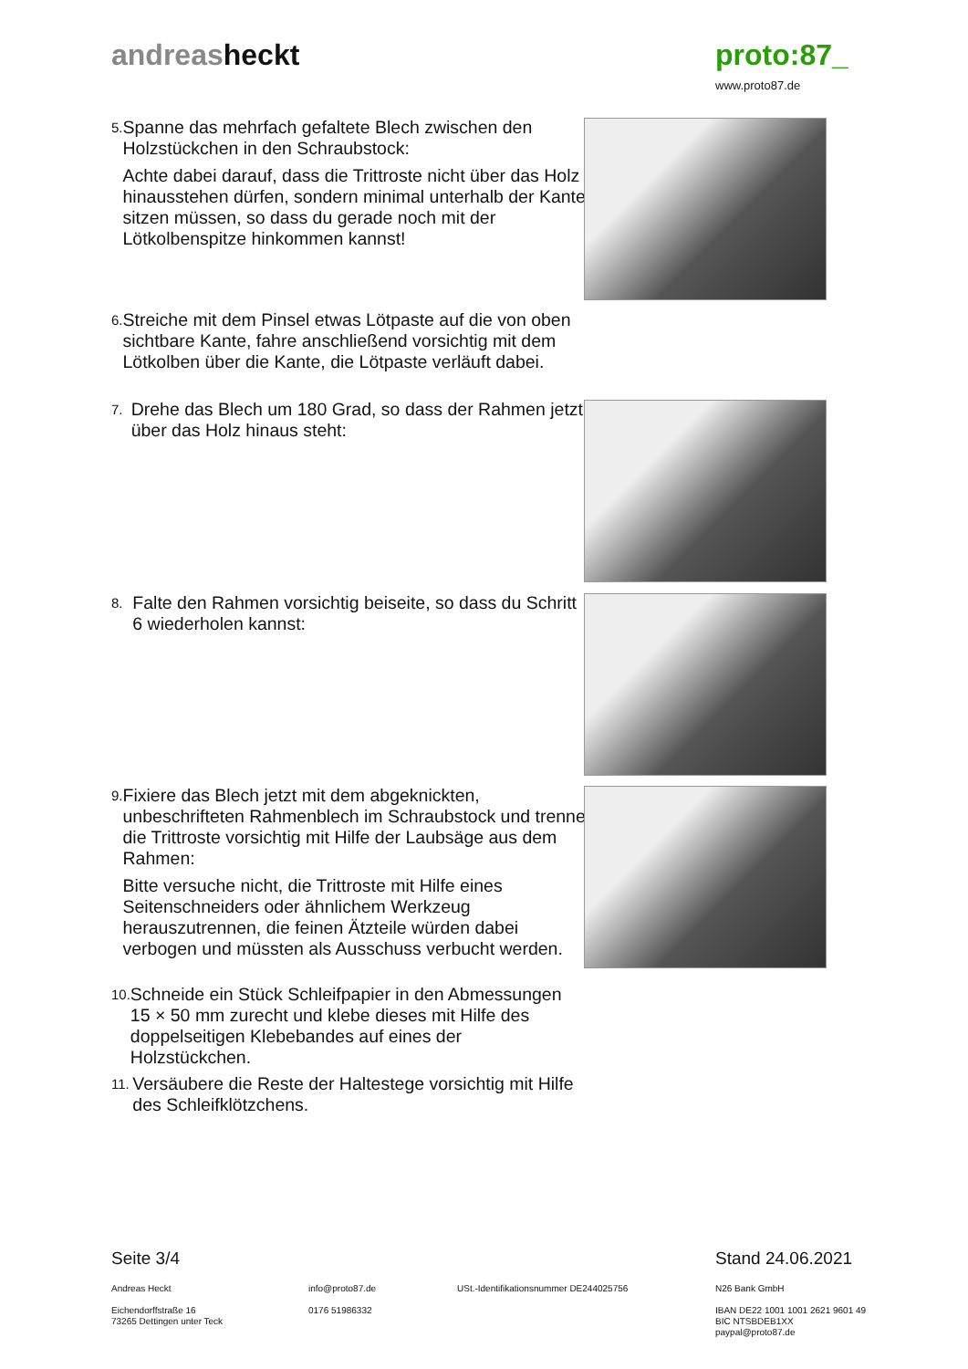andreasheckt proto:87_
www.proto87.de
5.
Spanne das mehrfach gefaltete Blech zwischen den Holzstückchen in den Schraubstock:
Achte dabei darauf, dass die Trittroste nicht über das Holz hinausstehen dürfen, sondern minimal unterhalb der Kante sitzen müssen, so dass du gerade noch mit der Lötkolbenspitze hinkommen kannst!
6.
Streiche mit dem Pinsel etwas Lötpaste auf die von oben sichtbare Kante, fahre anschließend vorsichtig mit dem Lötkolben über die Kante, die Lötpaste verläuft dabei.
7.
Drehe das Blech um 180 Grad, so dass der Rahmen jetzt über das Holz hinaus steht:
8.
Falte den Rahmen vorsichtig beiseite, so dass du Schritt 6 wiederholen kannst:
9.
Fixiere das Blech jetzt mit dem abgeknickten, unbeschrifteten Rahmenblech im Schraubstock und trenne die Trittroste vorsichtig mit Hilfe der Laubsäge aus dem Rahmen:
Bitte versuche nicht, die Trittroste mit Hilfe eines Seitenschneiders oder ähnlichem Werkzeug herauszutrennen, die feinen Ätzteile würden dabei verbogen und müssten als Ausschuss verbucht werden.
10.
Schneide ein Stück Schleifpapier in den Abmessungen 15 × 50 mm zurecht und klebe dieses mit Hilfe des doppelseitigen Klebebandes auf eines der Holzstückchen.
11.
Versäubere die Reste der Haltestege vorsichtig mit Hilfe des Schleifklötzchens.
Seite 3/4 Stand 24.06.2021
Andreas Heckt
Eichendorffstraße 16
73265 Dettingen unter Teck
info@proto87.de
0176 51986332
USt.-Identifikationsnummer DE244025756
N26 Bank GmbH
IBAN DE22 1001 1001 2621 9601 49
BIC NTSBDEB1XX
paypal@proto87.de